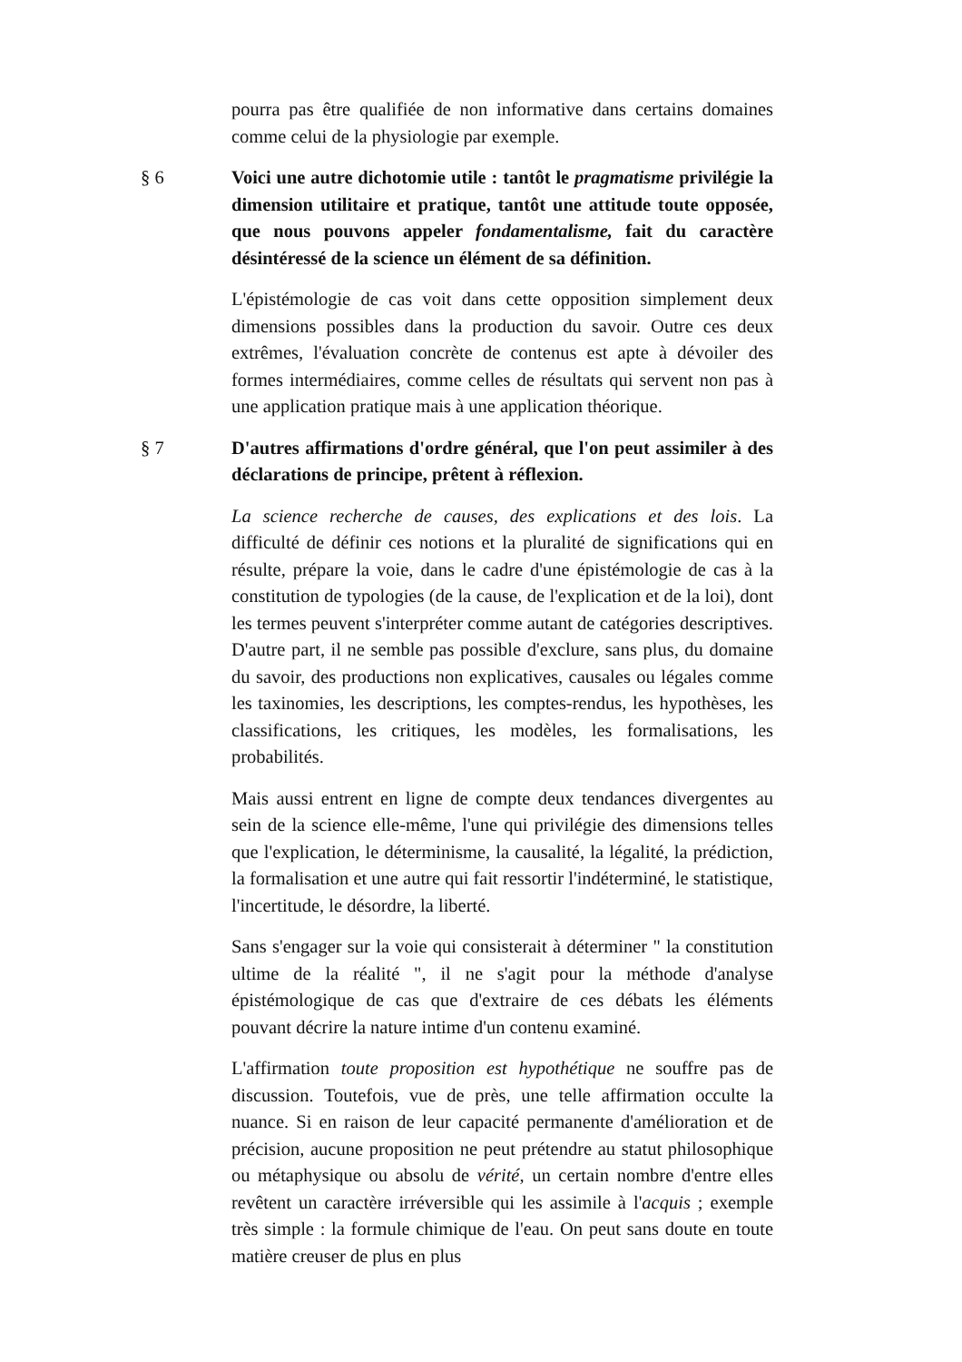pourra pas être qualifiée de non informative dans certains domaines comme celui de la physiologie par exemple.
§ 6 Voici une autre dichotomie utile : tantôt le pragmatisme privilégie la dimension utilitaire et pratique, tantôt une attitude toute opposée, que nous pouvons appeler fondamentalisme, fait du caractère désintéressé de la science un élément de sa définition.
L'épistémologie de cas voit dans cette opposition simplement deux dimensions possibles dans la production du savoir. Outre ces deux extrêmes, l'évaluation concrète de contenus est apte à dévoiler des formes intermédiaires, comme celles de résultats qui servent non pas à une application pratique mais à une application théorique.
§ 7 D'autres affirmations d'ordre général, que l'on peut assimiler à des déclarations de principe, prêtent à réflexion.
La science recherche de causes, des explications et des lois. La difficulté de définir ces notions et la pluralité de significations qui en résulte, prépare la voie, dans le cadre d'une épistémologie de cas à la constitution de typologies (de la cause, de l'explication et de la loi), dont les termes peuvent s'interpréter comme autant de catégories descriptives. D'autre part, il ne semble pas possible d'exclure, sans plus, du domaine du savoir, des productions non explicatives, causales ou légales comme les taxinomies, les descriptions, les comptes-rendus, les hypothèses, les classifications, les critiques, les modèles, les formalisations, les probabilités.
Mais aussi entrent en ligne de compte deux tendances divergentes au sein de la science elle-même, l'une qui privilégie des dimensions telles que l'explication, le déterminisme, la causalité, la légalité, la prédiction, la formalisation et une autre qui fait ressortir l'indéterminé, le statistique, l'incertitude, le désordre, la liberté.
Sans s'engager sur la voie qui consisterait à déterminer " la constitution ultime de la réalité ", il ne s'agit pour la méthode d'analyse épistémologique de cas que d'extraire de ces débats les éléments pouvant décrire la nature intime d'un contenu examiné.
L'affirmation toute proposition est hypothétique ne souffre pas de discussion. Toutefois, vue de près, une telle affirmation occulte la nuance. Si en raison de leur capacité permanente d'amélioration et de précision, aucune proposition ne peut prétendre au statut philosophique ou métaphysique ou absolu de vérité, un certain nombre d'entre elles revêtent un caractère irréversible qui les assimile à l'acquis ; exemple très simple : la formule chimique de l'eau. On peut sans doute en toute matière creuser de plus en plus